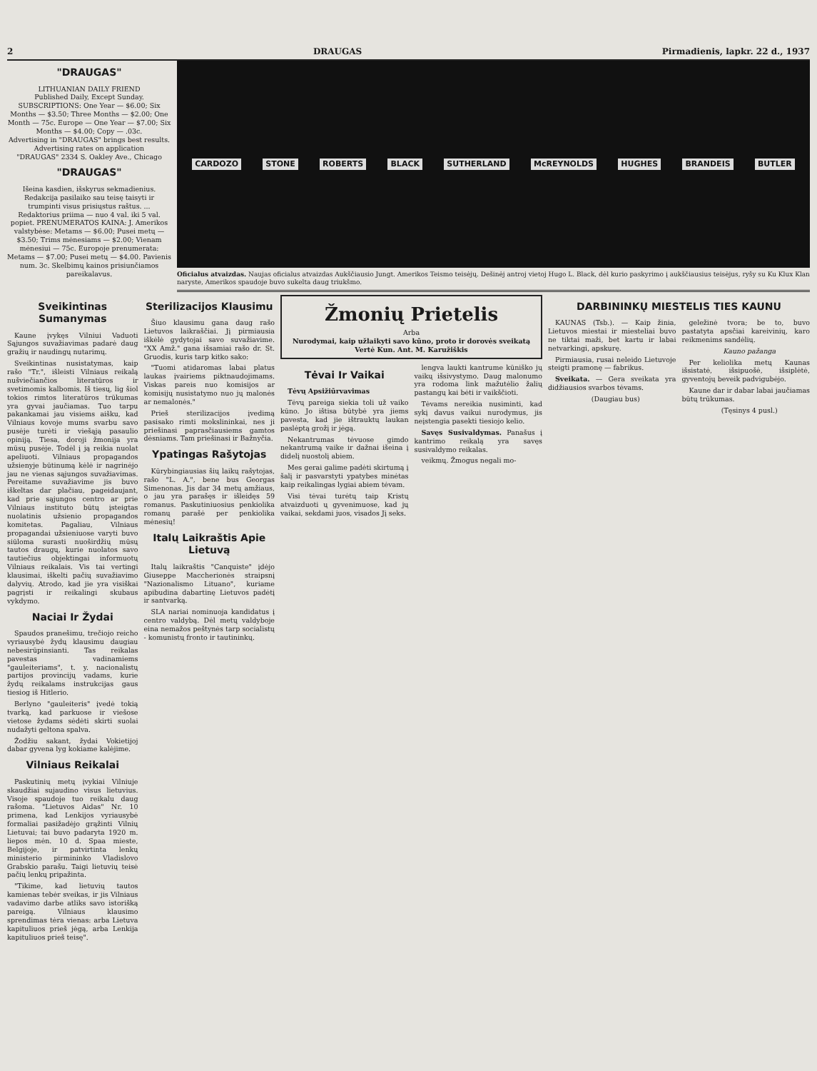2 DRAUGAS Pirmadienis, lapkr. 22 d., 1937
"DRAUGAS"
LITHUANIAN DAILY FRIEND
Published Daily, Except Sunday.
SUBSCRIPTIONS: One Year — $6.00; Six Months — $3.50; Three Months — $2.00; One Month — 75c. Europe — One Year — $7.00; Six Months — $4.00; Copy — .03c.
Advertising in "DRAUGAS" brings best results.
Advertising rates on application
"DRAUGAS" 2334 S. Oakley Ave., Chicago
"DRAUGAS"
Išeina kasdien, išskyrus sekmadienius. Redakcija pasilaiko sau teisę taisyti ir trumpinti visus prisiųstus raštus. ... Redaktorius priima — nuo 4 val. iki 5 val. popiet. PRENUMERATOS KAINA: J. Amerikos valstybėse: Metams — $6.00; Pusei metų — $3.50; Trims mėnesiams — $2.00; Vienam mėnesiui — 75c. Europoje prenumerata: Metams — $7.00; Pusei metų — $4.00. Pavienis num. 3c. Skelbimų kainos prisiunčiamos pareikalavus.
CARDOZO STONE ROBERTS BLACK SUTHERLAND McREYNOLDS HUGHES BRANDEIS BUTLER
Oficialus atvaizdas. Naujas oficialus atvaizdas Aukščiausio Jungt. Amerikos Teismo teisėjų. Dešinėj antroj vietoj Hugo L. Black, dėl kurio paskyrimo į aukščiausius teisėjus, ryšy su Ku Klux Klan naryste, Amerikos spaudoje buvo sukelta daug triukšmo.
Sveikintinas Sumanymas
Kaune įvykęs Vilniui Vaduoti Sąjungos suvažiavimas padarė daug gražių ir naudingų nutarimų.
Sveikintinas nusistatymas, kaip rašo "Tr.", išleisti Vilniaus reikalą nušviečiančios literatūros ir svetimomis kalbomis. Iš tiesų, lig šiol tokios rimtos literatūros trūkumas yra gyvai jaučiamas. Tuo tarpu pakankamai jau visiems aišku, kad Vilniaus kovoje mums svarbu savo pusėje turėti ir viešąją pasaulio opiniją. Tiesa, doroji žmonija yra mūsų pusėje. Todėl į ją reikia nuolat apeliuoti. Vilniaus propagandos užsienyje būtinumą kėlė ir nagrinėjo jau ne vienas sąjungos suvažiavimas. Pereitame suvažiavime jis buvo iškeltas dar plačiau, pageidaujant, kad prie sąjungos centro ar prie Vilniaus instituto būtų įsteigtas nuolatinis užsienio propagandos komitetas. Pagaliau, Vilniaus propagandai užsieniuose varyti buvo siūloma surasti nuoširdžių mūsų tautos draugų, kurie nuolatos savo tautiečius objektingai informuotų Vilniaus reikalais. Vis tai vertingi klausimai, iškelti pačių suvažiavimo dalyvių. Atrodo, kad jie yra visiškai pagrįsti ir reikalingi skubaus vykdymo.
Naciai Ir Žydai
Spaudos pranešimu, trečiojo reicho vyriausybė žydų klausimu daugiau nebesirūpinsianti. Tas reikalas pavestas vadinamiems "gauleiteriams", t. y. nacionalistų partijos provincijų vadams, kurie žydų reikalams instrukcijas gaus tiesiog iš Hitlerio.
Berlyno "gauleiteris" įvedė tokią tvarką, kad parkuose ir viešose vietose žydams sėdėti skirti suolai nudažyti geltona spalva.
Žodžiu sakant, žydai Vokietijoj dabar gyvena lyg kokiame kalėjime.
Vilniaus Reikalai
Paskutinių metų įvykiai Vilniuje skaudžiai sujaudino visus lietuvius. Visoje spaudoje tuo reikalu daug rašoma. "Lietuvos Aidas" Nr. 10 primena, kad Lenkijos vyriausybė formaliai pasižadėjo grąžinti Vilnių Lietuvai; tai buvo padaryta 1920 m. liepos mėn. 10 d. Spaa mieste, Belgijoje, ir patvirtinta lenkų ministerio pirmininko Vladislovo Grabskio parašu. Taigi lietuvių teisė pačių lenkų pripažinta.
"Tikime, kad lietuvių tautos kamienas tebėr sveikas, ir jis Vilniaus vadavimo darbe atliks savo istorišką pareigą. Vilniaus klausimo sprendimas tėra vienas: arba Lietuva kapituliuos prieš jėgą, arba Lenkija kapituliuos prieš teisę".
Sterilizacijos Klausimu
Šiuo klausimu gana daug rašo Lietuvos laikraščiai. Jį pirmiausia iškėlė gydytojai savo suvažiavime. "XX Amž." gana išsamiai rašo dr. St. Gruodis, kuris tarp kitko sako:
"Tuomi atidaromas labai platus laukas įvairiems piktnaudojimams. Viskas pareis nuo komisijos ar komisijų nusistatymo nuo jų malonės ar nemalonės."
Prieš sterilizacijos įvedimą pasisako rimti mokslininkai, nes ji priešinasi paprasčiausiems gamtos dėsniams. Tam priešinasi ir Bažnyčia.
Ypatingas Rašytojas
Kūrybingiausias šių laikų rašytojas, rašo "L. A.", bene bus Georgas Simenonas. Jis dar 34 metų amžiaus, o jau yra parašęs ir išleidęs 59 romanus. Paskutiniuosius penkiolika romanų parašė per penkiolika mėnesių!
Italų Laikraštis Apie Lietuvą
Italų laikraštis "Canquiste" įdėjo Giuseppe Maccherionės straipsnį "Nazionalismo Lituano", kuriame apibudina dabartinę Lietuvos padėtį ir santvarką.
SLA nariai nominuoja kandidatus į centro valdybą. Dėl metų valdyboje eina nemažos peštynės tarp socialistų - komunistų fronto ir tautininkų.
Žmonių Prietelis
Arba
Nurodymai, kaip užlaikyti savo kūno, proto ir dorovės sveikatą
Vertė Kun. Ant. M. Karužiškis
Tėvai Ir Vaikai
Tėvų Apsižiūrvavimas
Tėvų pareiga siekia toli už vaiko kūno. Jo ištisa būtybė yra jiems pavesta, kad jie ištrauktų laukan paslėptą grožį ir jėgą.
Nekantrumas tėvuose gimdo nekantrumą vaike ir dažnai išeina į didelį nuostolį abiem.
Mes gerai galime padėti skirtumą į šalį ir pasvarstyti ypatybes minėtas kaip reikalingas lygiai abiem tėvam.
Visi tėvai turėtų taip Kristų atvaizduoti ų gyvenimuose, kad jų vaikai, sekdami juos, visados Jį seks.
lengva laukti kantrume kūniško jų vaikų išsivystymo. Daug malonumo yra rodoma link mažutėlio žalių pastangų kai bėti ir vaikščioti.
Tėvams nereikia nusiminti, kad sykį davus vaikui nurodymus, jis neįstengia pasekti tiesiojo kelio.
Savęs Susivaldymas. Panašus į kantrimo reikalą yra savęs susivaldymo reikalas.
veikmų. Žmogus negali mo-
DARBININKŲ MIESTELIS TIES KAUNU
KAUNAS (Tsb.). — Kaip žinia, Lietuvos miestai ir miesteliai buvo ne tiktai maži, bet kartu ir labai netvarkingi, apskurę.
Pirmiausia, rusai neleido Lietuvoje steigti pramonę — fabrikus.
Sveikata. — Gera sveikata yra didžiausios svarbos tėvams.
(Daugiau bus)
geležinė tvora; be to, buvo pastatyta apsčiai kareivinių, karo reikmenims sandėlių.
Kauno pažanga
Per keliolika metų Kaunas išsistatė, išsipuošė, išsiplėtė, gyventojų beveik padvigubėjo.
Kaune dar ir dabar labai jaučiamas būtų trūkumas.
(Tęsinys 4 pusl.)